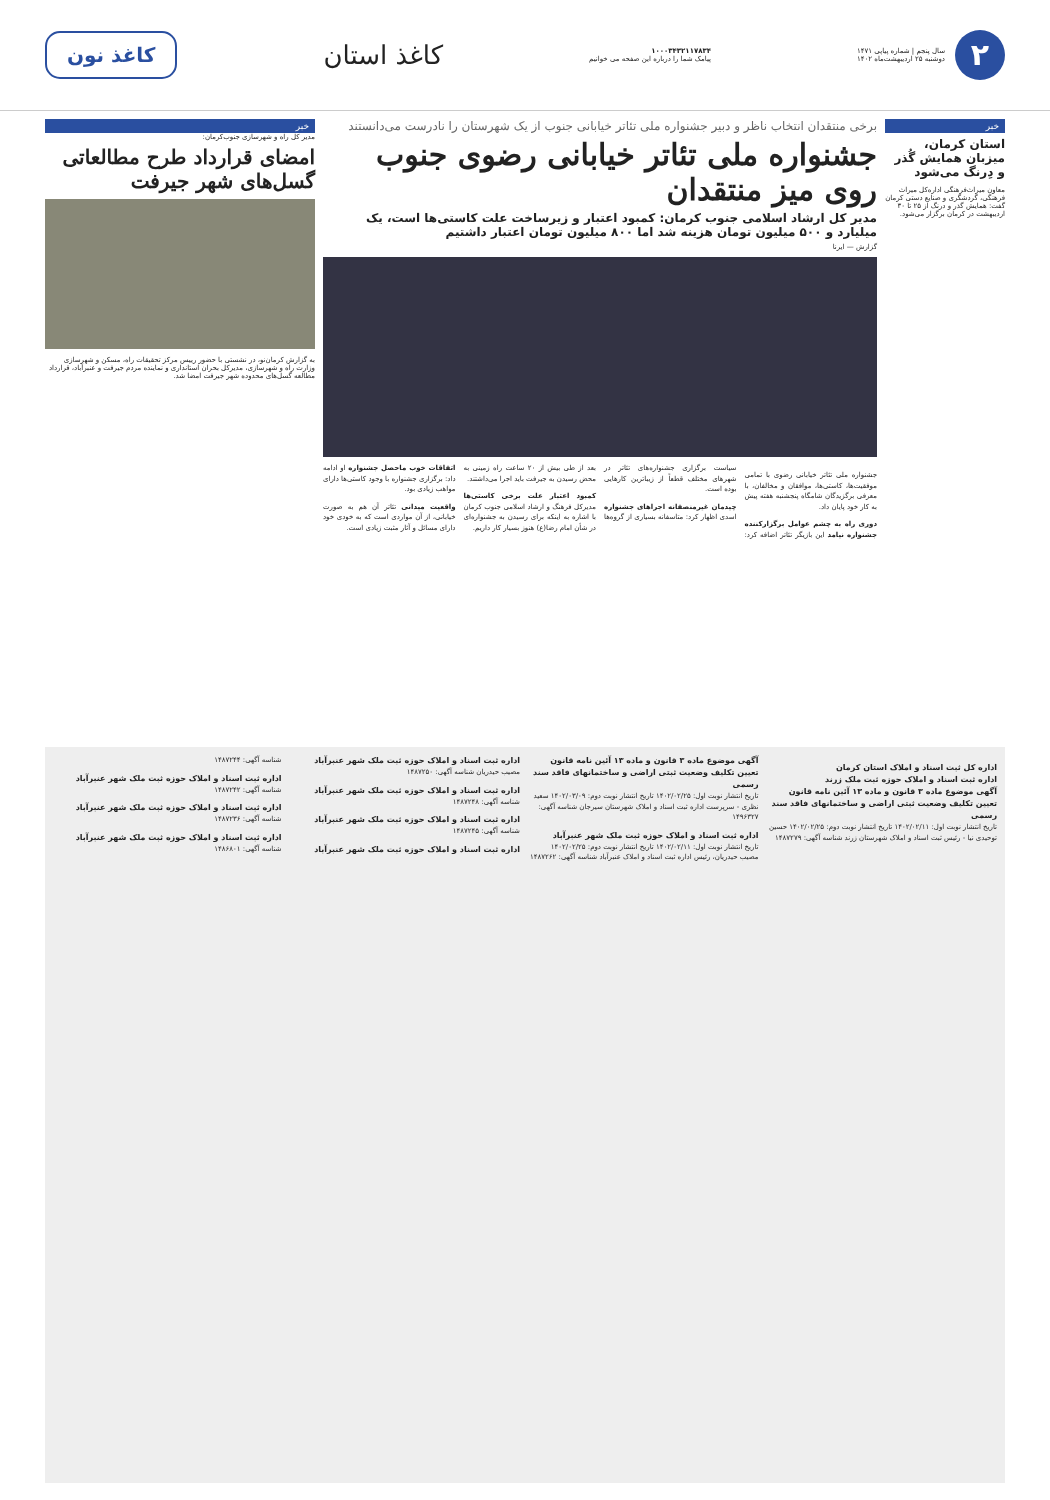۲
سال پنجم | شماره پیاپی ۱۴۷۱
دوشنبه ۲۵ اردیبهشت‌ماه ۱۴۰۲
۱۰۰۰۳۴۳۲۱۱۷۸۳۴
پیامک شما را درباره این صفحه می خوانیم
کاغذ استان
کاغذ نون
خبر
استان کرمان، میزبان همایش گُذر و دِرنگ می‌شود
معاون میراث‌فرهنگی اداره‌کل میراث فرهنگی، گردشگری و صنایع دستی کرمان گفت: همایش گذر و درنگ از ۲۵ تا ۳۰ اردیبهشت در کرمان برگزار می‌شود.
برخی منتقدان انتخاب ناظر و دبیر جشنواره ملی تئاتر خیابانی جنوب از یک شهرستان را نادرست می‌دانستند
جشنواره ملی تئاتر خیابانی رضوی جنوب روی میز منتقدان
مدیر کل ارشاد اسلامی جنوب کرمان: کمبود اعتبار و زیرساخت علت کاستی‌ها است، یک میلیارد و ۵۰۰ میلیون تومان هزینه شد اما ۸۰۰ میلیون تومان اعتبار داشتیم
گزارش — ایرنا
جشنواره ملی تئاتر خیابانی رضوی با تمامی موفقیت‌ها، کاستی‌ها، موافقان و مخالفان، با معرفی برگزیدگان شامگاه پنجشنبه هفته پیش به کار خود پایان داد.
دوری راه به چشم عوامل برگزارکننده جشنواره نیامد این بازیگر تئاتر اضافه کرد: سیاست برگزاری جشنواره‌های تئاتر در شهرهای مختلف قطعاً از زیباترین کارهایی بوده است.
چیدمان غیرمنصفانه اجراهای جشنواره اسدی اظهار کرد: متاسفانه بسیاری از گروه‌ها بعد از طی بیش از ۲۰ ساعت راه زمینی به محض رسیدن به جیرفت باید اجرا می‌داشتند.
کمبود اعتبار علت برخی کاستی‌ها مدیرکل فرهنگ و ارشاد اسلامی جنوب کرمان با اشاره به اینکه برای رسیدن به جشنواره‌ای در شأن امام رضا(ع) هنوز بسیار کار داریم.
اتفاقات خوب ماحصل جشنواره او ادامه داد: برگزاری جشنواره با وجود کاستی‌ها دارای مواهب زیادی بود.
واقعیت میدانی تئاتر آن هم به صورت خیابانی، از آن مواردی است که به خودی خود دارای مسائل و آثار مثبت زیادی است.
خبر
مدیر کل راه و شهرسازی جنوب‌کرمان:
امضای قرارداد طرح مطالعاتی گسل‌های شهر جیرفت
به گزارش کرمان‌نو، در نشستی با حضور رییس مرکز تحقیقات راه، مسکن و شهرسازی وزارت راه و شهرسازی، مدیرکل بحران استانداری و نماینده مردم جیرفت و عنبرآباد، قرارداد مطالعه گسل‌های محدوده شهر جیرفت امضا شد.
اداره کل ثبت اسناد و املاک استان کرمان
اداره ثبت اسناد و املاک حوزه ثبت ملک زرند
آگهی موضوع ماده ۳ قانون و ماده ۱۳ آئین نامه قانون تعیین تکلیف وضعیت ثبتی اراضی و ساختمانهای فاقد سند رسمی
تاریخ انتشار نوبت اول: ۱۴۰۲/۰۲/۱۱ تاریخ انتشار نوبت دوم: ۱۴۰۲/۰۲/۲۵ حسین توحیدی نیا - رئیس ثبت اسناد و املاک شهرستان زرند شناسه آگهی: ۱۴۸۷۲۷۹
آگهی موضوع ماده ۳ قانون و ماده ۱۳ آئین نامه قانون تعیین تکلیف وضعیت ثبتی اراضی و ساختمانهای فاقد سند رسمی
تاریخ انتشار نوبت اول: ۱۴۰۲/۰۲/۲۵ تاریخ انتشار نوبت دوم: ۱۴۰۲/۰۳/۰۹ سعید نظری - سرپرست اداره ثبت اسناد و املاک شهرستان سیرجان شناسه آگهی: ۱۴۹۶۳۲۷
اداره ثبت اسناد و املاک حوزه ثبت ملک شهر عنبرآباد
تاریخ انتشار نوبت اول: ۱۴۰۲/۰۲/۱۱ تاریخ انتشار نوبت دوم: ۱۴۰۲/۰۲/۲۵ مصیب حیدریان، رئیس اداره ثبت اسناد و املاک عنبرآباد شناسه آگهی: ۱۴۸۷۲۶۲
اداره ثبت اسناد و املاک حوزه ثبت ملک شهر عنبرآباد
مصیب حیدریان شناسه آگهی: ۱۴۸۷۲۵۰
اداره ثبت اسناد و املاک حوزه ثبت ملک شهر عنبرآباد
شناسه آگهی: ۱۴۸۷۲۴۸
اداره ثبت اسناد و املاک حوزه ثبت ملک شهر عنبرآباد
شناسه آگهی: ۱۴۸۷۲۴۵
اداره ثبت اسناد و املاک حوزه ثبت ملک شهر عنبرآباد
شناسه آگهی: ۱۴۸۷۲۴۴
اداره ثبت اسناد و املاک حوزه ثبت ملک شهر عنبرآباد
شناسه آگهی: ۱۴۸۷۲۴۲
اداره ثبت اسناد و املاک حوزه ثبت ملک شهر عنبرآباد
شناسه آگهی: ۱۴۸۷۲۳۶
اداره ثبت اسناد و املاک حوزه ثبت ملک شهر عنبرآباد
شناسه آگهی: ۱۴۸۶۸۰۱